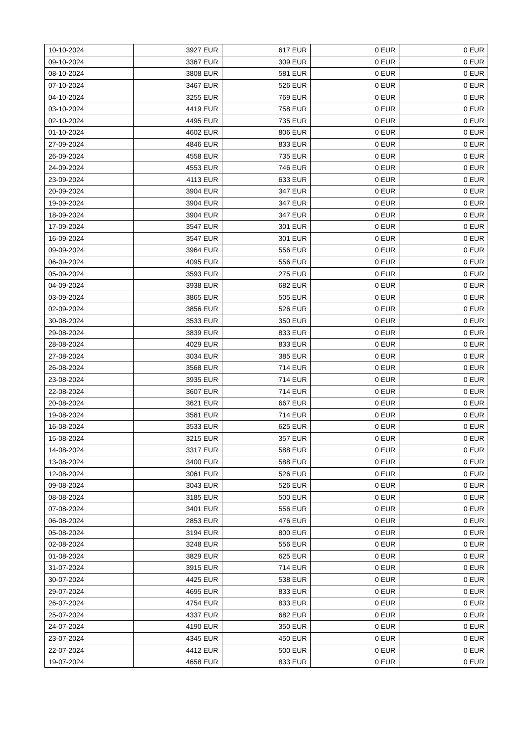| 10-10-2024 | 3927 EUR | 617 EUR | 0 EUR | 0 EUR |
| 09-10-2024 | 3367 EUR | 309 EUR | 0 EUR | 0 EUR |
| 08-10-2024 | 3808 EUR | 581 EUR | 0 EUR | 0 EUR |
| 07-10-2024 | 3467 EUR | 526 EUR | 0 EUR | 0 EUR |
| 04-10-2024 | 3255 EUR | 769 EUR | 0 EUR | 0 EUR |
| 03-10-2024 | 4419 EUR | 758 EUR | 0 EUR | 0 EUR |
| 02-10-2024 | 4495 EUR | 735 EUR | 0 EUR | 0 EUR |
| 01-10-2024 | 4602 EUR | 806 EUR | 0 EUR | 0 EUR |
| 27-09-2024 | 4846 EUR | 833 EUR | 0 EUR | 0 EUR |
| 26-09-2024 | 4558 EUR | 735 EUR | 0 EUR | 0 EUR |
| 24-09-2024 | 4553 EUR | 746 EUR | 0 EUR | 0 EUR |
| 23-09-2024 | 4113 EUR | 633 EUR | 0 EUR | 0 EUR |
| 20-09-2024 | 3904 EUR | 347 EUR | 0 EUR | 0 EUR |
| 19-09-2024 | 3904 EUR | 347 EUR | 0 EUR | 0 EUR |
| 18-09-2024 | 3904 EUR | 347 EUR | 0 EUR | 0 EUR |
| 17-09-2024 | 3547 EUR | 301 EUR | 0 EUR | 0 EUR |
| 16-09-2024 | 3547 EUR | 301 EUR | 0 EUR | 0 EUR |
| 09-09-2024 | 3964 EUR | 556 EUR | 0 EUR | 0 EUR |
| 06-09-2024 | 4095 EUR | 556 EUR | 0 EUR | 0 EUR |
| 05-09-2024 | 3593 EUR | 275 EUR | 0 EUR | 0 EUR |
| 04-09-2024 | 3938 EUR | 682 EUR | 0 EUR | 0 EUR |
| 03-09-2024 | 3865 EUR | 505 EUR | 0 EUR | 0 EUR |
| 02-09-2024 | 3856 EUR | 526 EUR | 0 EUR | 0 EUR |
| 30-08-2024 | 3533 EUR | 350 EUR | 0 EUR | 0 EUR |
| 29-08-2024 | 3839 EUR | 833 EUR | 0 EUR | 0 EUR |
| 28-08-2024 | 4029 EUR | 833 EUR | 0 EUR | 0 EUR |
| 27-08-2024 | 3034 EUR | 385 EUR | 0 EUR | 0 EUR |
| 26-08-2024 | 3568 EUR | 714 EUR | 0 EUR | 0 EUR |
| 23-08-2024 | 3935 EUR | 714 EUR | 0 EUR | 0 EUR |
| 22-08-2024 | 3607 EUR | 714 EUR | 0 EUR | 0 EUR |
| 20-08-2024 | 3621 EUR | 667 EUR | 0 EUR | 0 EUR |
| 19-08-2024 | 3561 EUR | 714 EUR | 0 EUR | 0 EUR |
| 16-08-2024 | 3533 EUR | 625 EUR | 0 EUR | 0 EUR |
| 15-08-2024 | 3215 EUR | 357 EUR | 0 EUR | 0 EUR |
| 14-08-2024 | 3317 EUR | 588 EUR | 0 EUR | 0 EUR |
| 13-08-2024 | 3400 EUR | 588 EUR | 0 EUR | 0 EUR |
| 12-08-2024 | 3061 EUR | 526 EUR | 0 EUR | 0 EUR |
| 09-08-2024 | 3043 EUR | 526 EUR | 0 EUR | 0 EUR |
| 08-08-2024 | 3185 EUR | 500 EUR | 0 EUR | 0 EUR |
| 07-08-2024 | 3401 EUR | 556 EUR | 0 EUR | 0 EUR |
| 06-08-2024 | 2853 EUR | 476 EUR | 0 EUR | 0 EUR |
| 05-08-2024 | 3194 EUR | 800 EUR | 0 EUR | 0 EUR |
| 02-08-2024 | 3248 EUR | 556 EUR | 0 EUR | 0 EUR |
| 01-08-2024 | 3829 EUR | 625 EUR | 0 EUR | 0 EUR |
| 31-07-2024 | 3915 EUR | 714 EUR | 0 EUR | 0 EUR |
| 30-07-2024 | 4425 EUR | 538 EUR | 0 EUR | 0 EUR |
| 29-07-2024 | 4695 EUR | 833 EUR | 0 EUR | 0 EUR |
| 26-07-2024 | 4754 EUR | 833 EUR | 0 EUR | 0 EUR |
| 25-07-2024 | 4337 EUR | 682 EUR | 0 EUR | 0 EUR |
| 24-07-2024 | 4190 EUR | 350 EUR | 0 EUR | 0 EUR |
| 23-07-2024 | 4345 EUR | 450 EUR | 0 EUR | 0 EUR |
| 22-07-2024 | 4412 EUR | 500 EUR | 0 EUR | 0 EUR |
| 19-07-2024 | 4658 EUR | 833 EUR | 0 EUR | 0 EUR |